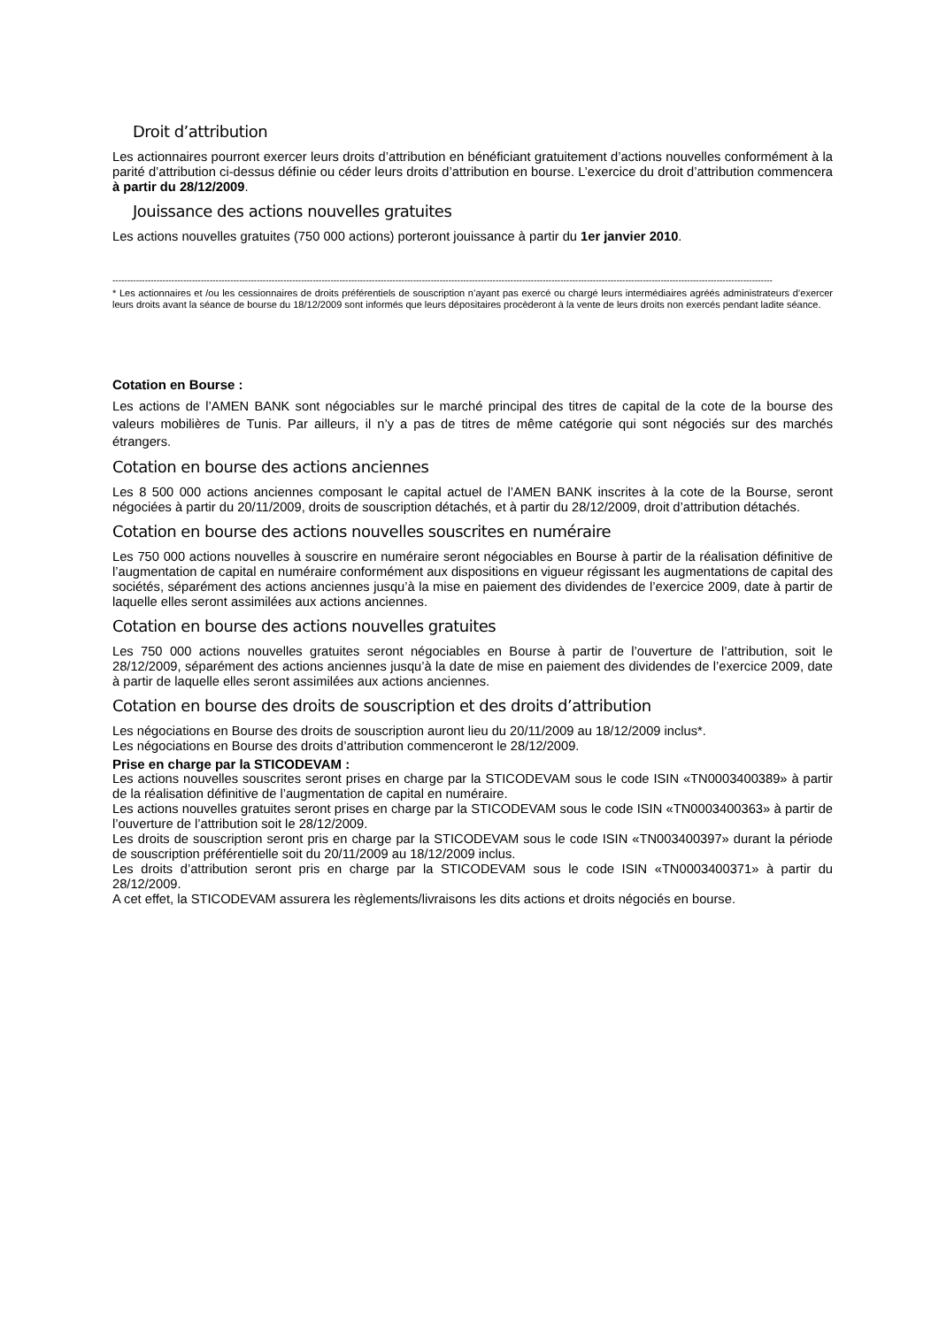Droit d’attribution
Les actionnaires pourront exercer leurs droits d’attribution en bénéficiant gratuitement d’actions nouvelles conformément à la parité d’attribution ci-dessus définie ou céder leurs droits d’attribution en bourse. L’exercice du droit d’attribution commencera à partir du 28/12/2009.
Jouissance des actions nouvelles gratuites
Les actions nouvelles gratuites (750 000 actions) porteront jouissance à partir du 1er janvier 2010.
--------------------------------------------------------------------------------------------------------------------------------------------------------------------------------------------------------------------------------
* Les actionnaires et /ou les cessionnaires de droits préférentiels de souscription n’ayant pas exercé ou chargé leurs intermédiaires agréés administrateurs d’exercer leurs droits avant la séance de bourse du 18/12/2009 sont informés que leurs dépositaires procèderont à la vente de leurs droits non exercés pendant ladite séance.
Cotation en Bourse :
Les actions de l’AMEN BANK sont négociables sur le marché principal des titres de capital de la cote de la bourse des valeurs mobilières de Tunis. Par ailleurs, il n’y a pas de titres de même catégorie qui sont négociés sur des marchés étrangers.
Cotation en bourse des actions anciennes
Les 8 500 000 actions anciennes composant le capital actuel de l’AMEN BANK inscrites à la cote de la Bourse, seront négociées à partir du 20/11/2009, droits de souscription détachés, et à partir du 28/12/2009, droit d’attribution détachés.
Cotation en bourse des actions nouvelles souscrites en numéraire
Les 750 000 actions nouvelles à souscrire en numéraire seront négociables en Bourse à partir de la réalisation définitive de l’augmentation de capital en numéraire conformément aux dispositions en vigueur régissant les augmentations de capital des sociétés, séparément des actions anciennes jusqu’à la mise en paiement des dividendes de l’exercice 2009, date à partir de laquelle elles seront assimilées aux actions anciennes.
Cotation en bourse des actions nouvelles gratuites
Les 750 000 actions nouvelles gratuites seront négociables en Bourse à partir de l’ouverture de l’attribution, soit le 28/12/2009, séparément des actions anciennes jusqu’à la date de mise en paiement des dividendes de l’exercice 2009, date à partir de laquelle elles seront assimilées aux actions anciennes.
Cotation en bourse des droits de souscription et des droits d’attribution
Les négociations en Bourse des droits de souscription auront lieu du 20/11/2009 au 18/12/2009 inclus*.
Les négociations en Bourse des droits d’attribution commenceront le 28/12/2009.
Prise en charge par la STICODEVAM :
Les actions nouvelles souscrites seront prises en charge par la STICODEVAM sous le code ISIN «TN0003400389» à partir de la réalisation définitive de l’augmentation de capital en numéraire.
Les actions nouvelles gratuites seront prises en charge par la STICODEVAM sous le code ISIN «TN0003400363» à partir de l’ouverture de l’attribution soit le 28/12/2009.
Les droits de souscription seront pris en charge par la STICODEVAM sous le code ISIN «TN003400397» durant la période de souscription préférentielle soit du 20/11/2009 au 18/12/2009 inclus.
Les droits d’attribution seront pris en charge par la STICODEVAM sous le code ISIN «TN0003400371» à partir du 28/12/2009.
A cet effet, la STICODEVAM assurera les règlements/livraisons les dits actions et droits négociés en bourse.